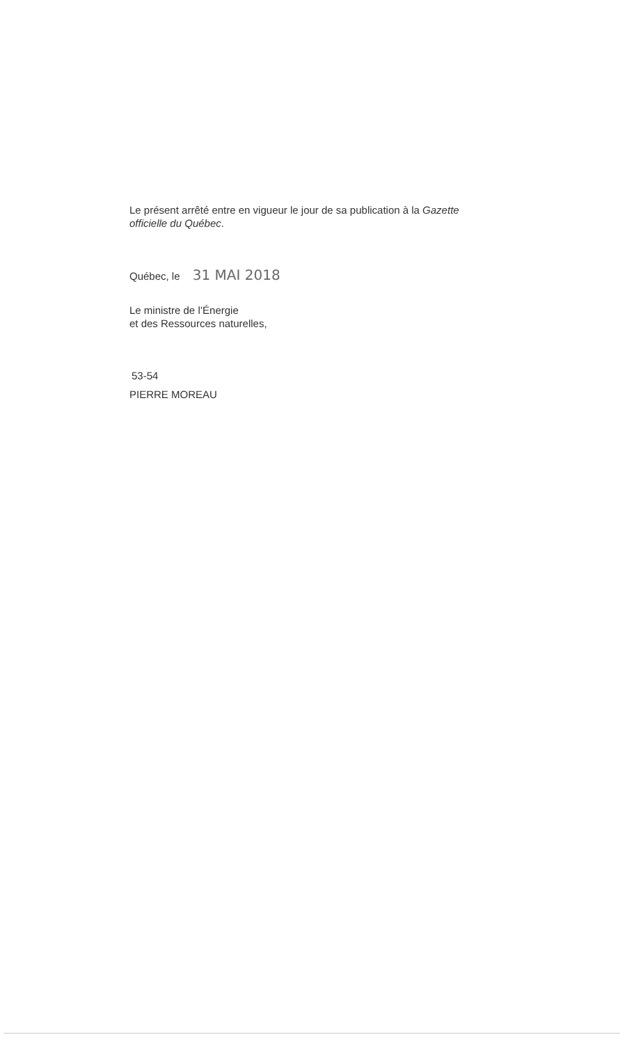Le présent arrêté entre en vigueur le jour de sa publication à la Gazette officielle du Québec.
Québec, le 31 MAI 2018
Le ministre de l’Énergie
et des Ressources naturelles,
53-54
PIERRE MOREAU